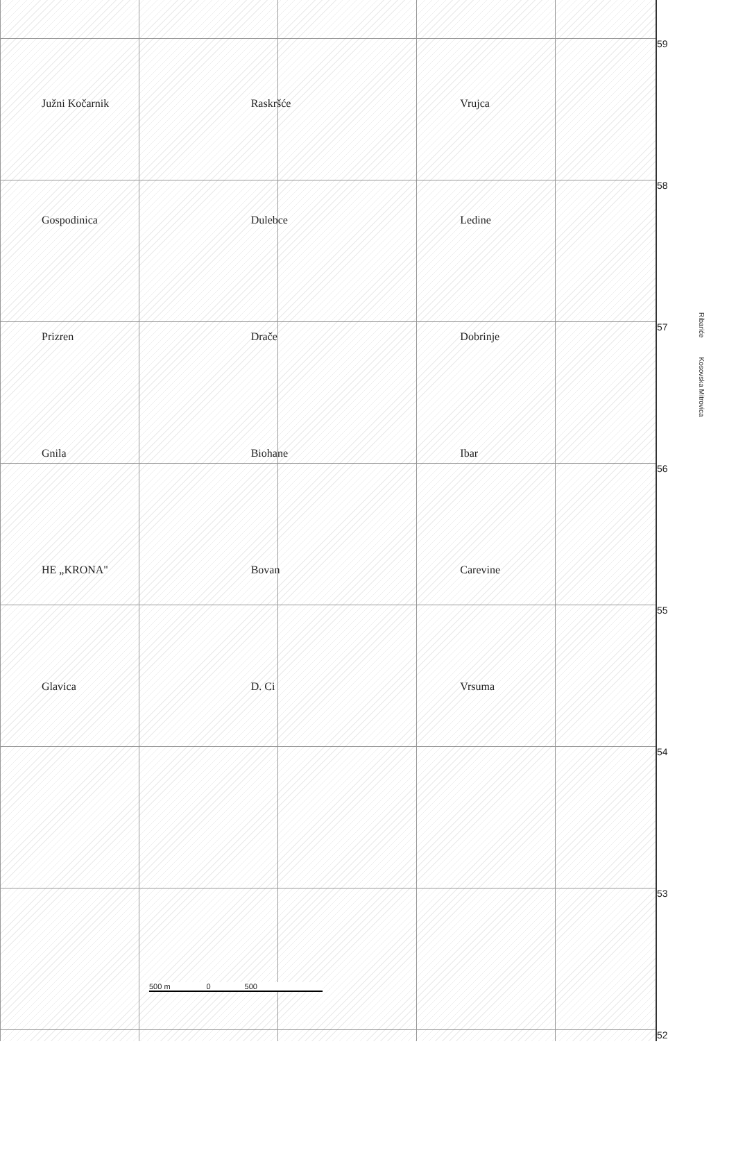Južni Kočarnik Raskršće Vrujca Gospodinica Dulebce Ledine Prizren Drače Dobrinje Gnila Biohane Ibar HE „KRONA" Bovan Carevine Glavica D. Ci Vrsuma
500 m 0 500
59
58
57
56
55
54
53
52
Ribariće Kosovska Mitrovica